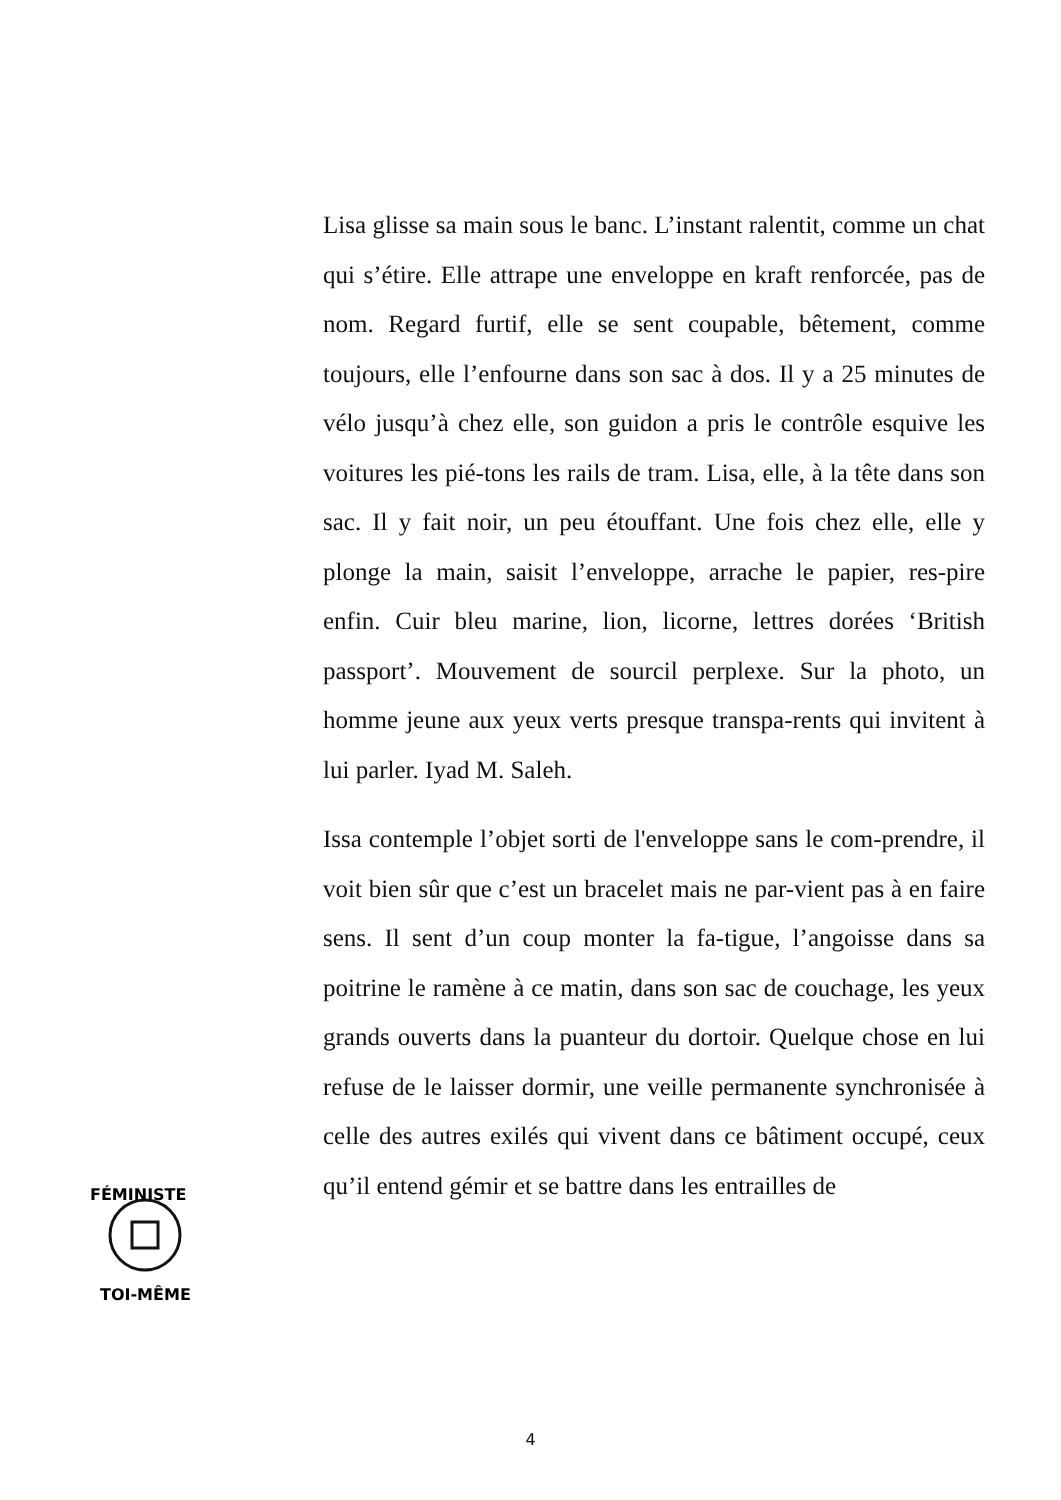Lisa glisse sa main sous le banc. L’instant ralentit, comme un chat qui s’étire. Elle attrape une enveloppe en kraft renforcée, pas de nom. Regard furtif, elle se sent coupable, bêtement, comme toujours, elle l’enfourne dans son sac à dos. Il y a 25 minutes de vélo jusqu’à chez elle, son guidon a pris le contrôle esquive les voitures les pié-tons les rails de tram. Lisa, elle, à la tête dans son sac. Il y fait noir, un peu étouffant. Une fois chez elle, elle y plonge la main, saisit l’enveloppe, arrache le papier, res-pire enfin. Cuir bleu marine, lion, licorne, lettres dorées ‘British passport’. Mouvement de sourcil perplexe. Sur la photo, un homme jeune aux yeux verts presque transpa-rents qui invitent à lui parler. Iyad M. Saleh.
Issa contemple l’objet sorti de l'enveloppe sans le com-prendre, il voit bien sûr que c’est un bracelet mais ne par-vient pas à en faire sens. Il sent d’un coup monter la fa-tigue, l’angoisse dans sa poitrine le ramène à ce matin, dans son sac de couchage, les yeux grands ouverts dans la puanteur du dortoir. Quelque chose en lui refuse de le laisser dormir, une veille permanente synchronisée à celle des autres exilés qui vivent dans ce bâtiment occupé, ceux qu’il entend gémir et se battre dans les entrailles de
FÉMINISTE
TOI-MÊME
4